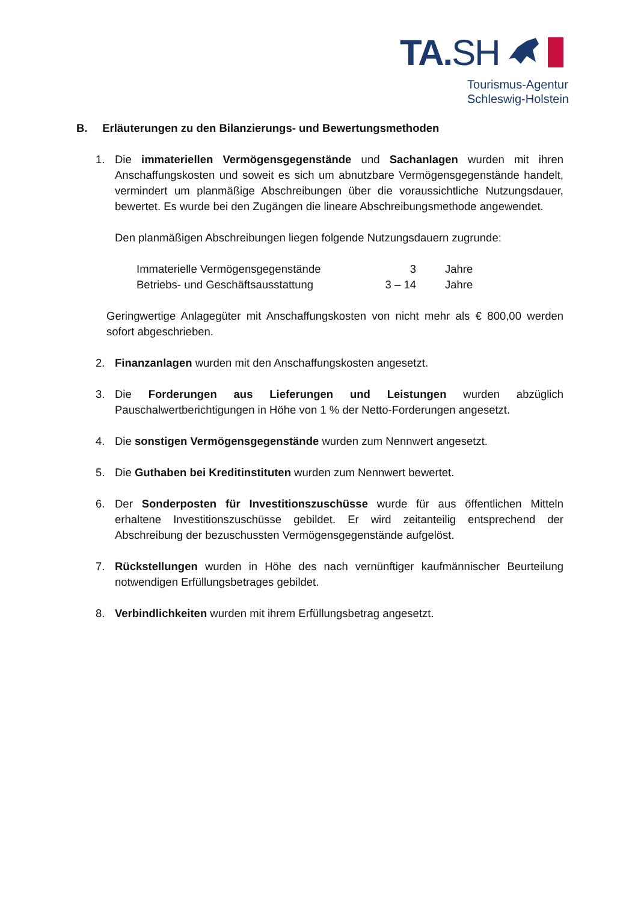TA.SH
Tourismus-Agentur
Schleswig-Holstein
B. Erläuterungen zu den Bilanzierungs- und Bewertungsmethoden
1. Die immateriellen Vermögensgegenstände und Sachanlagen wurden mit ihren Anschaffungskosten und soweit es sich um abnutzbare Vermögensgegenstände handelt, vermindert um planmäßige Abschreibungen über die voraussichtliche Nutzungsdauer, bewertet. Es wurde bei den Zugängen die lineare Abschreibungsmethode angewendet.
Den planmäßigen Abschreibungen liegen folgende Nutzungsdauern zugrunde:
| Immaterielle Vermögensgegenstände | 3 | Jahre |
| Betriebs- und Geschäftsausstattung | 3 – 14 | Jahre |
Geringwertige Anlagegüter mit Anschaffungskosten von nicht mehr als € 800,00 werden sofort abgeschrieben.
2. Finanzanlagen wurden mit den Anschaffungskosten angesetzt.
3. Die Forderungen aus Lieferungen und Leistungen wurden abzüglich Pauschalwertberichtigungen in Höhe von 1 % der Netto-Forderungen angesetzt.
4. Die sonstigen Vermögensgegenstände wurden zum Nennwert angesetzt.
5. Die Guthaben bei Kreditinstituten wurden zum Nennwert bewertet.
6. Der Sonderposten für Investitionszuschüsse wurde für aus öffentlichen Mitteln erhaltene Investitionszuschüsse gebildet. Er wird zeitanteilig entsprechend der Abschreibung der bezuschussten Vermögensgegenstände aufgelöst.
7. Rückstellungen wurden in Höhe des nach vernünftiger kaufmännischer Beurteilung notwendigen Erfüllungsbetrages gebildet.
8. Verbindlichkeiten wurden mit ihrem Erfüllungsbetrag angesetzt.